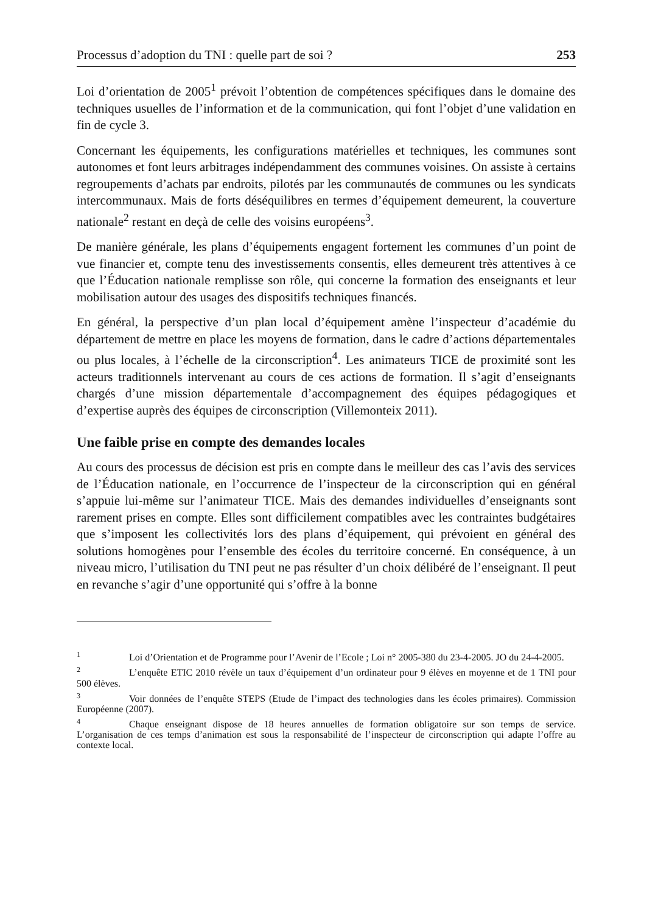Processus d’adoption du TNI : quelle part de soi ? 253
Loi d’orientation de 2005<sup>1</sup> prévoit l’obtention de compétences spécifiques dans le domaine des techniques usuelles de l’information et de la communication, qui font l’objet d’une validation en fin de cycle 3.
Concernant les équipements, les configurations matérielles et techniques, les communes sont autonomes et font leurs arbitrages indépendamment des communes voisines. On assiste à certains regroupements d’achats par endroits, pilotés par les communautés de communes ou les syndicats intercommunaux. Mais de forts déséquilibres en termes d’équipement demeurent, la couverture nationale<sup>2</sup> restant en deçà de celle des voisins européens<sup>3</sup>.
De manière générale, les plans d’équipements engagent fortement les communes d’un point de vue financier et, compte tenu des investissements consentis, elles demeurent très attentives à ce que l’Éducation nationale remplisse son rôle, qui concerne la formation des enseignants et leur mobilisation autour des usages des dispositifs techniques financés.
En général, la perspective d’un plan local d’équipement amène l’inspecteur d’académie du département de mettre en place les moyens de formation, dans le cadre d’actions départementales ou plus locales, à l’échelle de la circonscription<sup>4</sup>. Les animateurs TICE de proximité sont les acteurs traditionnels intervenant au cours de ces actions de formation. Il s’agit d’enseignants chargés d’une mission départementale d’accompagnement des équipes pédagogiques et d’expertise auprès des équipes de circonscription (Villemonteix 2011).
Une faible prise en compte des demandes locales
Au cours des processus de décision est pris en compte dans le meilleur des cas l’avis des services de l’Éducation nationale, en l’occurrence de l’inspecteur de la circonscription qui en général s’appuie lui-même sur l’animateur TICE. Mais des demandes individuelles d’enseignants sont rarement prises en compte. Elles sont difficilement compatibles avec les contraintes budgétaires que s’imposent les collectivités lors des plans d’équipement, qui prévoient en général des solutions homogènes pour l’ensemble des écoles du territoire concerné. En conséquence, à un niveau micro, l’utilisation du TNI peut ne pas résulter d’un choix délibéré de l’enseignant. Il peut en revanche s’agir d’une opportunité qui s’offre à la bonne
<sup>1</sup> Loi d’Orientation et de Programme pour l’Avenir de l’Ecole ; Loi n° 2005-380 du 23-4-2005. JO du 24-4-2005.
<sup>2</sup> L’enquête ETIC 2010 révèle un taux d’équipement d’un ordinateur pour 9 élèves en moyenne et de 1 TNI pour 500 élèves.
<sup>3</sup> Voir données de l’enquête STEPS (Etude de l’impact des technologies dans les écoles primaires). Commission Européenne (2007).
<sup>4</sup> Chaque enseignant dispose de 18 heures annuelles de formation obligatoire sur son temps de service. L’organisation de ces temps d’animation est sous la responsabilité de l’inspecteur de circonscription qui adapte l’offre au contexte local.